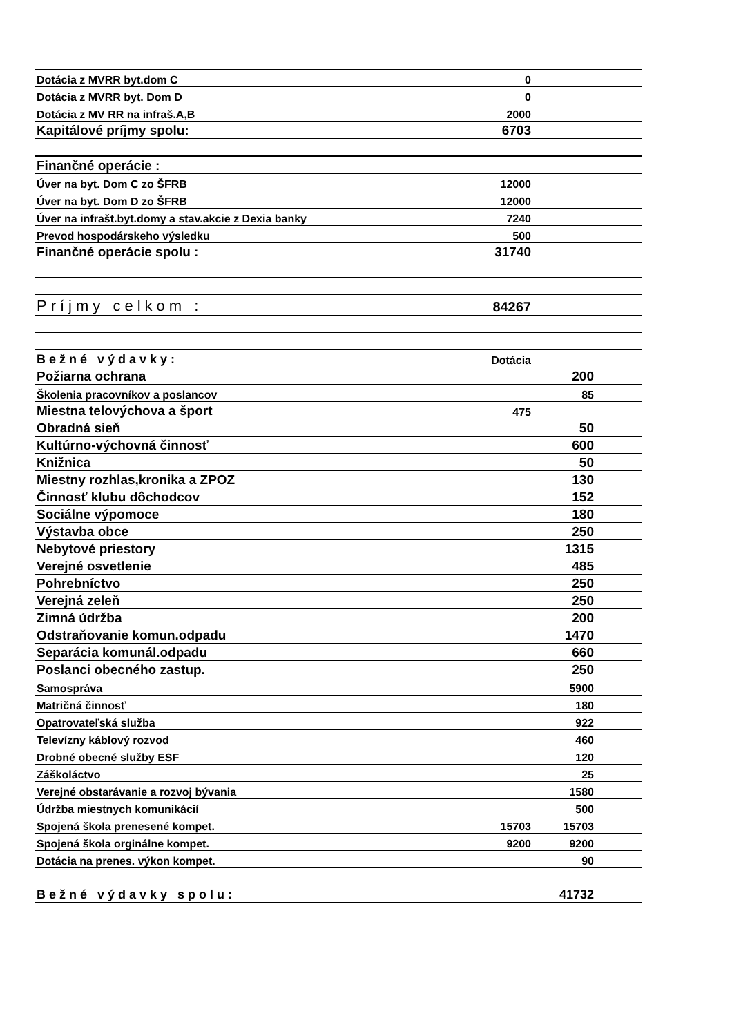| Dotácia z MVRR byt.dom C | 0 | | |
| Dotácia z MVRR byt. Dom D | 0 | | |
| Dotácia z MV RR na infraš.A,B | 2000 | | |
| Kapitálové príjmy spolu: | 6703 | | |
| Finančné operácie : | | | |
| Úver na byt. Dom C zo ŠFRB | 12000 | | |
| Úver na byt. Dom D zo ŠFRB | 12000 | | |
| Úver na infrašt.byt.domy a stav.akcie z Dexia banky | 7240 | | |
| Prevod hospodárskeho výsledku | 500 | | |
| Finančné operácie spolu : | 31740 | | |
| Príjmy celkom : | 84267 | | |
| Bežné výdavky: | Dotácia | | |
| Požiarna ochrana | | 200 | |
| Školenia pracovníkov a poslancov | | 85 | |
| Miestna telovýchova a šport | 475 | | |
| Obradná sieň | | 50 | |
| Kultúrno-výchovná činnosť | | 600 | |
| Knižnica | | 50 | |
| Miestny rozhlas,kronika a ZPOZ | | 130 | |
| Činnosť klubu dôchodcov | | 152 | |
| Sociálne výpomoce | | 180 | |
| Výstavba obce | | 250 | |
| Nebytové priestory | | 1315 | |
| Verejné osvetlenie | | 485 | |
| Pohrebníctvo | | 250 | |
| Verejná zeleň | | 250 | |
| Zimná údržba | | 200 | |
| Odstraňovanie komun.odpadu | | 1470 | |
| Separácia komunál.odpadu | | 660 | |
| Poslanci obecného zastup. | | 250 | |
| Samospráva | | 5900 | |
| Matričná činnosť | | 180 | |
| Opatrovateľská služba | | 922 | |
| Televízny káblový rozvod | | 460 | |
| Drobné obecné služby ESF | | 120 | |
| Záškoláctvo | | 25 | |
| Verejné obstarávanie a rozvoj bývania | | 1580 | |
| Údržba miestnych komunikácií | | 500 | |
| Spojená škola prenesené kompet. | 15703 | 15703 | |
| Spojená škola orginálne kompet. | 9200 | 9200 | |
| Dotácia na prenes. výkon kompet. | | 90 | |
| Bežné výdavky spolu: | | 41732 | |